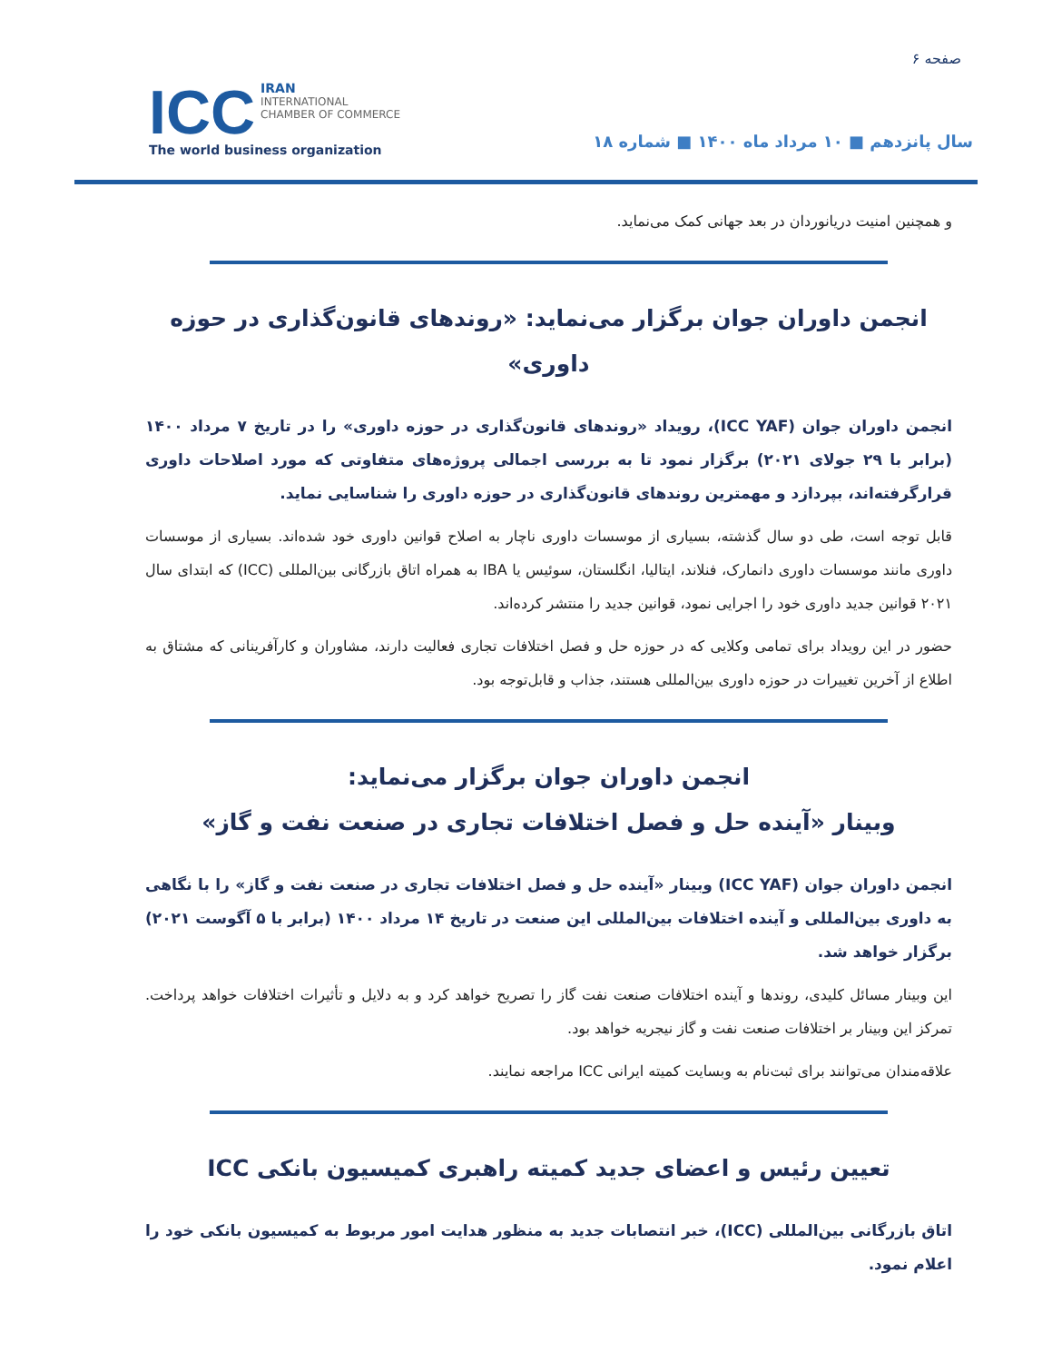صفحه ۶
سال پانزدهم ■ ۱۰ مرداد ماه ۱۴۰۰ ■ شماره ۱۸
ICC IRAN
INTERNATIONAL
CHAMBER OF COMMERCE
The world business organization
و همچنین امنیت دریانوردان در بعد جهانی کمک می‌نماید.
انجمن داوران جوان برگزار می‌نماید: «روندهای قانون‌گذاری در حوزه داوری»
انجمن داوران جوان (ICC YAF)، رویداد «روندهای قانون‌گذاری در حوزه داوری» را در تاریخ ۷ مرداد ۱۴۰۰ (برابر با ۲۹ جولای ۲۰۲۱) برگزار نمود تا به بررسی اجمالی پروژه‌های متفاوتی که مورد اصلاحات داوری قرارگرفته‌اند، بپردازد و مهمترین روندهای قانون‌گذاری در حوزه داوری را شناسایی نماید.
قابل توجه است، طی دو سال گذشته، بسیاری از موسسات داوری ناچار به اصلاح قوانین داوری خود شده‌اند. بسیاری از موسسات داوری مانند موسسات داوری دانمارک، فنلاند، ایتالیا، انگلستان، سوئیس یا IBA به همراه اتاق بازرگانی بین‌المللی (ICC) که ابتدای سال ۲۰۲۱ قوانین جدید داوری خود را اجرایی نمود، قوانین جدید را منتشر کرده‌اند.
حضور در این رویداد برای تمامی وکلایی که در حوزه حل و فصل اختلافات تجاری فعالیت دارند، مشاوران و کارآفرینانی که مشتاق به اطلاع از آخرین تغییرات در حوزه داوری بین‌المللی هستند، جذاب و قابل‌توجه بود.
انجمن داوران جوان برگزار می‌نماید:
وبینار «آینده حل و فصل اختلافات تجاری در صنعت نفت و گاز»
انجمن داوران جوان (ICC YAF) وبینار «آینده حل و فصل اختلافات تجاری در صنعت نفت و گاز» را با نگاهی به داوری بین‌المللی و آینده اختلافات بین‌المللی این صنعت در تاریخ ۱۴ مرداد ۱۴۰۰ (برابر با ۵ آگوست ۲۰۲۱) برگزار خواهد شد.
این وبینار مسائل کلیدی، روندها و آینده اختلافات صنعت نفت گاز را تصریح خواهد کرد و به دلایل و تأثیرات اختلافات خواهد پرداخت. تمرکز این وبینار بر اختلافات صنعت نفت و گاز نیجریه خواهد بود.
علاقه‌مندان می‌توانند برای ثبت‌نام به وبسایت کمیته ایرانی ICC مراجعه نمایند.
تعیین رئیس و اعضای جدید کمیته راهبری کمیسیون بانکی ICC
اتاق بازرگانی بین‌المللی (ICC)، خبر انتصابات جدید به منظور هدایت امور مربوط به کمیسیون بانکی خود را اعلام نمود.